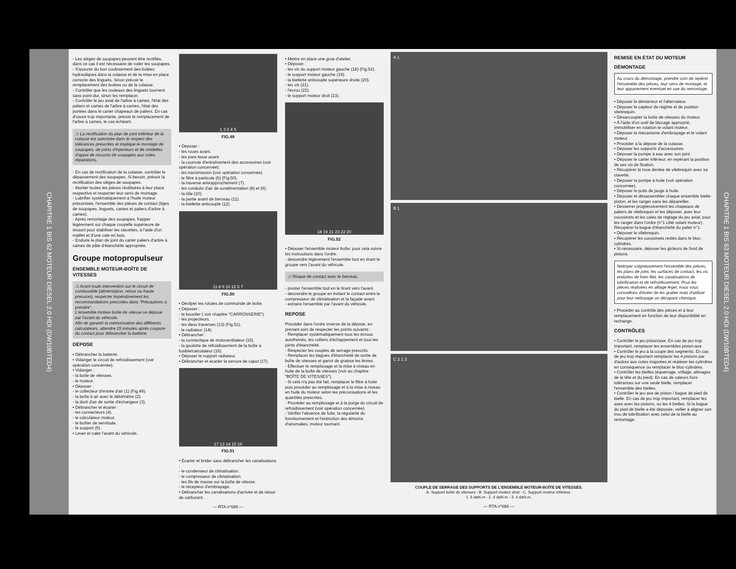CHAPITRE 1 BIS 62 MOTEUR DIESEL 2.0 HDI (DW10BTED4)
- Les sièges de soupapes peuvent être rectifiés, dans ce cas il est nécessaire de roder les soupapes.
- S'assurer du bon coulissement des butées hydrauliques dans la culasse et de la mise en place correcte des linguets. Sinon prévoir le remplacement des butées ou de la culasse.
- Contrôler que les rouleaux des linguets tournent sans point dur, sinon les remplacer.
- Contrôler le jeu axial de l'arbre à cames, l'état des paliers et cames de l'arbre à cames, l'état des portées dans le carter chapeaux de paliers. En cas d'usure trop importante, prévoir le remplacement de l'arbre à cames, le cas échéant.
⚠ La rectification du plan de joint inférieur de la culasse est autorisée dans le respect des tolérances prescrites et implique le montage de soupapes, de joints d'injecteurs et de rondelles d'appui de ressorts de soupapes aux cotes réparations.
- En cas de rectification de la culasse, contrôler le dépassement des soupapes. Si besoin, prévoir la rectification des sièges de soupapes.
- Monter toutes les pièces réutilisées à leur place respective et respecter leur sens de montage.
- Lubrifier systématiquement à l'huile moteur préconisée, l'ensemble des pièces de contact (tiges de soupapes, linguets, cames et paliers d'arbre à cames).
- Après remontage des soupapes, frapper légèrement sur chaque coupelle supérieure de ressort pour stabiliser les clavettes, à l'aide d'un maillet et d'une cale en bois.
- Enduire le plan de joint du carter paliers d'arbre à cames de pâte d'étanchéité appropriée.
Groupe motopropulseur
ENSEMBLE MOTEUR-BOÎTE DE VITESSES
⚠ Avant toute intervention sur le circuit de combustible (alimentation, retour ou haute pression), respecter impérativement les recommandations prescrites dans "Précautions à prendre".
L'ensemble moteur-boîte de vitesse se dépose par l'avant du véhicule.
Afin de garantir la mémorisation des différents calculateurs, attendre 15 minutes après coupure du contact pour débrancher la batterie.
DÉPOSE
• Débrancher la batterie.
• Vidanger le circuit de refroidissement (voir opération concernée).
• Vidanger :
- la boîte de vitesses.
- le moteur.
• Déposer :
- le collecteur d'entrée d'air (1) (Fig.49).
- la boîte à air avec le débitmètre (2).
- la durit d'air de sortie d'échangeur (3).
• Débrancher et écarter :
- les connecteurs (4).
- le calculateur moteur.
- le boîtier de servitude.
- le support (5).
• Lever et caler l'avant du véhicule.
1 3 2 4 5
FIG.49
• Déposer :
- les roues avant.
- les pare-boue avant.
- la courroie d'entraînement des accessoires (voir opération concernée).
- les transmission (voir opération concernée).
- le filtre à particule (6) (Fig.50).
- la traverse antirapprochement (7).
- les conduits d'air de suralimentation (8) et (9).
- la tôle (10).
- la partie avant de berceau (11).
- la biellette anticouple (12).
11 8 9 10 12 6 7
FIG.50
• Décliper les rotules de commande de boîte.
• Déposer :
- le bouclier ( voir chapitre "CARROSSERIE").
- les projecteurs.
- les deux traverses (13) (Fig.51).
- le radiateur (14).
• Débrancher :
- la connectique de motoventilateur (15).
- la goulotte de refroidissement de la boîte à fusible/calculateur (16).
• Déposer le support radiateur.
• Débrancher et écarter la serrure de capot (17).
17 13 14 15 16
FIG.51
• Écarter et brider sans débrancher les canalisations :
- le condenseur de climatisation.
- le compresseur de climatisation.
- les fils de masse sur la boîte de vitesse.
- le récepteur d'embrayage.
• Débrancher les canalisations d'arrivée et de retour de carburant.
— RTA n°686 —
• Mettre en place une grue d'atelier.
• Déposer :
- les vis du support moteur gauche (18) (Fig.52).
- le support moteur gauche (19).
- la biellette anticouple supérieure droite (20).
- les vis (21).
- l'écrou (22).
- le support moteur droit (23).
18 19 21 23 22 20
FIG.52
• Déposer l'ensemble moteur boîte; pour cela suivre les instructions dans l'ordre:
- descendre légèrement l'ensemble tout en tirant le groupe vers l'avant du véhicule.
⚠ Risque de contact avec le berceau.
- pivoter l'ensemble tout en le tirant vers l'avant.
- descendre le groupe en évitant le contact entre le compresseur de climatisation et la façade avant.
- extraire l'ensemble par l'avant du véhicule.
REPOSE
Procéder dans l'ordre inverse de la dépose, en prenant soin de respecter les points suivants :
- Remplacer systématiquement tous les écrous autofreinés, les colliers d'échappement et tous les joints d'étanchéité.
- Respecter les couples de serrage prescrits.
- Remplacer les bagues d'étanchéité de sortie de boîte de vitesses et garnir de graisse les lèvres.
- Effectuer le remplissage et la mise à niveau en huile de la boîte de vitesses (voir au chapitre "BOÎTE DE VITESSES").
- Si cela n'a pas été fait, remplacer le filtre à huile puis procéder au remplissage et à la mise à niveau en huile du moteur selon les préconisations et les quantités prescrites.
- Procéder au remplissage et à la purge du circuit de refroidissement (voir opération concernée).
- Vérifier l'absence de fuite, la régularité du fonctionnement et l'extinction des témoins d'anomalies, moteur tournant.
A 1
B 1
C 2 1 3
COUPLE DE SERRAGE DES SUPPORTS DE L'ENSEMBLE MOTEUR-BOÎTE DE VITESSES.
A. Support boîte de vitesses - B. Support moteur droit - C. Support moteur inférieur.
1. 6 daN.m - 2. 4 daN.m - 3. 4 daN.m.
— RTA n°686 —
REMISE EN ÉTAT DU MOTEUR
DÉMONTAGE
Au cours du démontage, prendre soin de repérer l'ensemble des pièces, leur sens de montage, et leur appariement éventuel en vue du remontage.
• Déposer le démarreur et l'alternateur.
• Déposer le capteur de régime et de position vilebrequin.
• Désaccoupler la boîte de vitesses du moteur.
• À l'aide d'un outil de blocage approprié, immobiliser en rotation le volant moteur.
• Déposer le mécanisme d'embrayage et le volant moteur.
• Procéder à la dépose de la culasse.
• Déposer les supports d'accessoires.
• Déposer la pompe à eau avec son joint.
• Déposer le carter inférieur, en repérant la position de ses vis de fixation.
• Récupérer la roue dentée de vilebrequin avec sa clavette.
• Déposer la pompe à huile (voir opération concernée).
• Déposer le puits de jauge à huile.
• Déposer et désassembler chaque ensemble bielle-piston, et les ranger sans les dépareiller.
• Desserrer progressivement les chapeaux de paliers de vilebrequin et les déposer, avec leur coussinets et les cales de réglage du jeu axial, pour les ranger dans l'ordre (n°1 côté volant moteur). Récupérer la bague d'étanchéité du palier n°1.
• Déposer le vilebrequin.
• Récupérer les coussinets restés dans le bloc-cylindres.
• Si nécessaire, déposer les gicleurs de fond de pistons.
Nettoyer soigneusement l'ensemble des pièces, les plans de joint, les surfaces de contact, les vis enduites de frein filet, les canalisations de lubrification et de refroidissement. Pour les pièces réalisées en alliage léger, nous vous conseillons d'éviter de les gratter mais d'utiliser pour leur nettoyage un décapant chimique.
• Procéder au contrôle des pièces et à leur remplacement en fonction de leur disponibilité en rechange.
CONTRÔLES
• Contrôler le jeu piston/axe. En cas de jeu trop important, remplacer les ensembles piston-axe.
• Contrôler le jeu à la coupe des segments. En cas de jeu trop important remplacer les 4 pistons par d'autres aux cotes majorées et réaléser les cylindres en conséquence ou remplacer le bloc-cylindres.
• Contrôler les bielles (équerrage, vrillage, alésages de la tête et du pied). En cas de valeurs hors tolérances sur une seule bielle, remplacer l'ensemble des bielles.
• Contrôler le jeu axe de piston / bague de pied de bielle. En cas de jeu trop important, remplacer les axes avec les pistons, ou les 4 bielles. Si la bague du pied de bielle a été déposée, veiller à aligner son trou de lubrification avec celui de la bielle au remontage.
CHAPITRE 1 BIS 63 MOTEUR DIESEL 2.0 HDI (DW10BTED4)